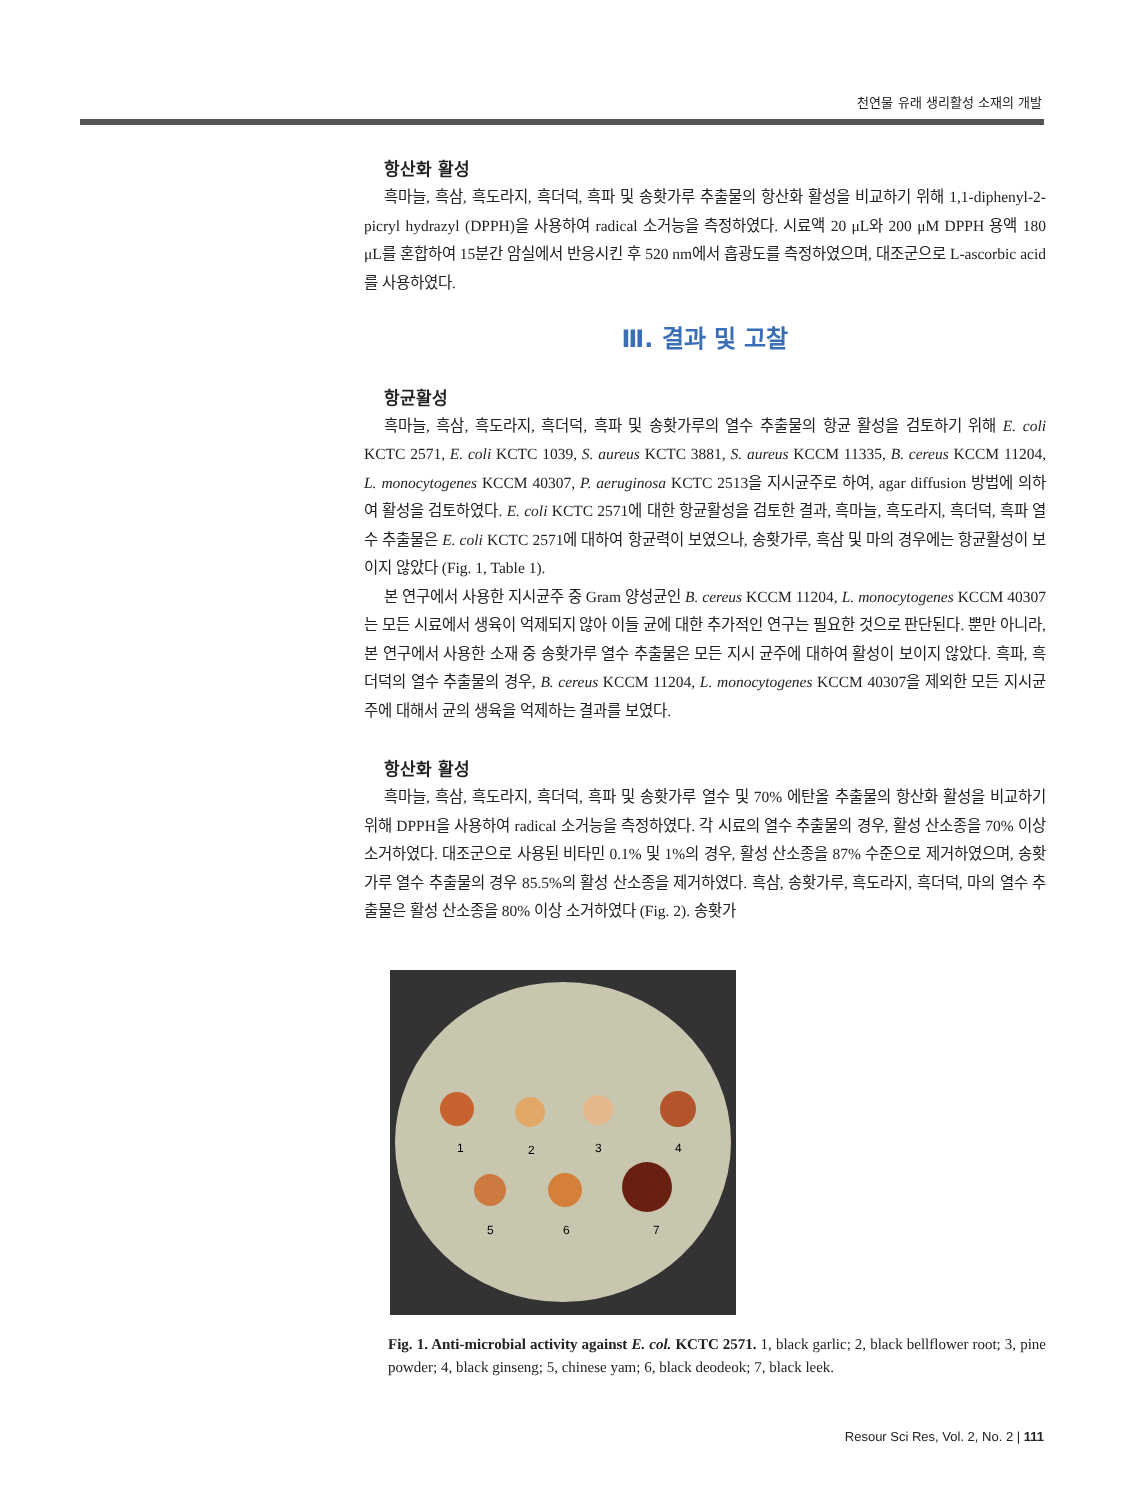천연물 유래 생리활성 소재의 개발
항산화 활성
흑마늘, 흑삼, 흑도라지, 흑더덕, 흑파 및 송홧가루 추출물의 항산화 활성을 비교하기 위해 1,1-diphenyl-2-picryl hydrazyl (DPPH)을 사용하여 radical 소거능을 측정하였다. 시료액 20 μL와 200 μM DPPH 용액 180 μL를 혼합하여 15분간 암실에서 반응시킨 후 520 nm에서 흡광도를 측정하였으며, 대조군으로 L-ascorbic acid를 사용하였다.
Ⅲ. 결과 및 고찰
항균활성
흑마늘, 흑삼, 흑도라지, 흑더덕, 흑파 및 송홧가루의 열수 추출물의 항균 활성을 검토하기 위해 E. coli KCTC 2571, E. coli KCTC 1039, S. aureus KCTC 3881, S. aureus KCCM 11335, B. cereus KCCM 11204, L. monocytogenes KCCM 40307, P. aeruginosa KCTC 2513을 지시균주로 하여, agar diffusion 방법에 의하여 활성을 검토하였다. E. coli KCTC 2571에 대한 항균활성을 검토한 결과, 흑마늘, 흑도라지, 흑더덕, 흑파 열수 추출물은 E. coli KCTC 2571에 대하여 항균력이 보였으나, 송홧가루, 흑삼 및 마의 경우에는 항균활성이 보이지 않았다 (Fig. 1, Table 1).
본 연구에서 사용한 지시균주 중 Gram 양성균인 B. cereus KCCM 11204, L. monocytogenes KCCM 40307는 모든 시료에서 생육이 억제되지 않아 이들 균에 대한 추가적인 연구는 필요한 것으로 판단된다. 뿐만 아니라, 본 연구에서 사용한 소재 중 송홧가루 열수 추출물은 모든 지시 균주에 대하여 활성이 보이지 않았다. 흑파, 흑더덕의 열수 추출물의 경우, B. cereus KCCM 11204, L. monocytogenes KCCM 40307을 제외한 모든 지시균주에 대해서 균의 생육을 억제하는 결과를 보였다.
항산화 활성
흑마늘, 흑삼, 흑도라지, 흑더덕, 흑파 및 송홧가루 열수 및 70% 에탄올 추출물의 항산화 활성을 비교하기 위해 DPPH을 사용하여 radical 소거능을 측정하였다. 각 시료의 열수 추출물의 경우, 활성 산소종을 70% 이상 소거하였다. 대조군으로 사용된 비타민 0.1% 및 1%의 경우, 활성 산소종을 87% 수준으로 제거하였으며, 송홧가루 열수 추출물의 경우 85.5%의 활성 산소종을 제거하였다. 흑삼, 송홧가루, 흑도라지, 흑더덕, 마의 열수 추출물은 활성 산소종을 80% 이상 소거하였다 (Fig. 2). 송홧가
1
2
3
4
5
6
7
Fig. 1. Anti-microbial activity against E. col. KCTC 2571. 1, black garlic; 2, black bellflower root; 3, pine powder; 4, black ginseng; 5, chinese yam; 6, black deodeok; 7, black leek.
Resour Sci Res, Vol. 2, No. 2 | 111